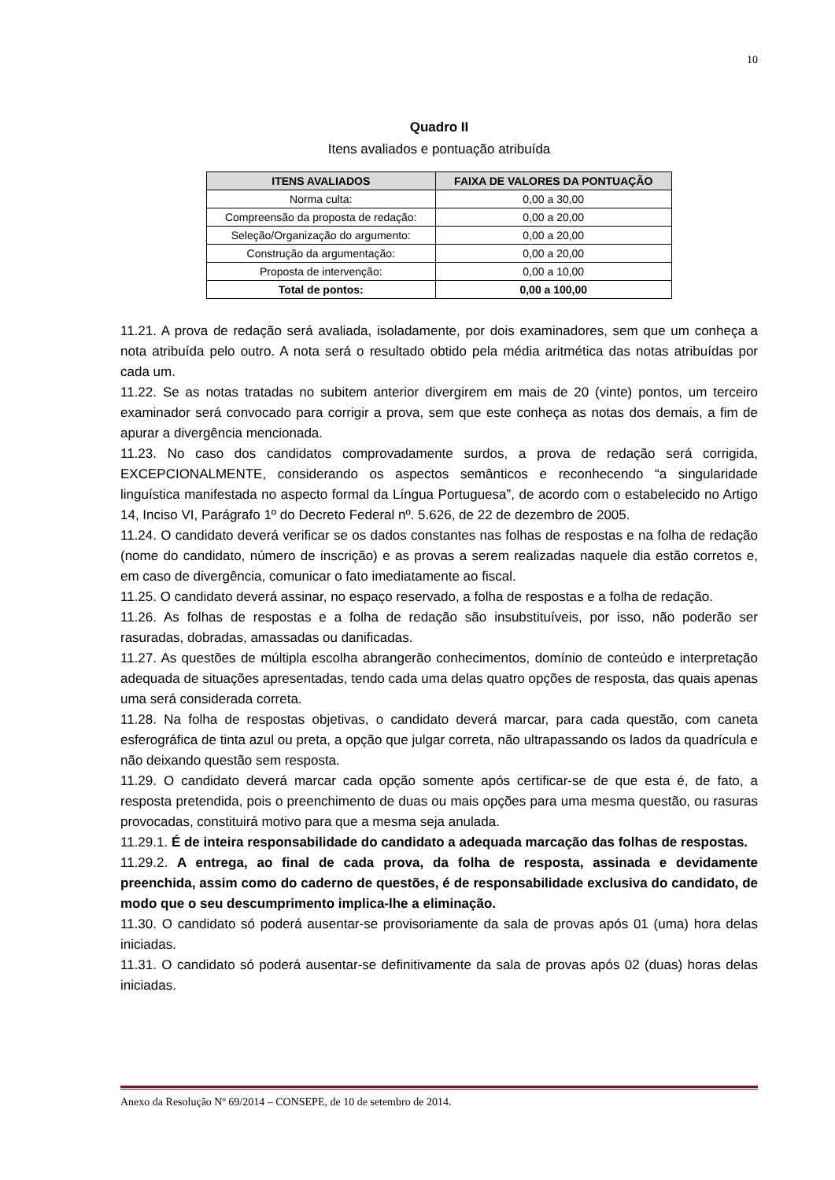10
Quadro II
Itens avaliados e pontuação atribuída
| ITENS AVALIADOS | FAIXA DE VALORES DA PONTUAÇÃO |
| --- | --- |
| Norma culta: | 0,00 a 30,00 |
| Compreensão da proposta de redação: | 0,00 a 20,00 |
| Seleção/Organização do argumento: | 0,00 a 20,00 |
| Construção da argumentação: | 0,00 a 20,00 |
| Proposta de intervenção: | 0,00 a 10,00 |
| Total de pontos: | 0,00 a 100,00 |
11.21. A prova de redação será avaliada, isoladamente, por dois examinadores, sem que um conheça a nota atribuída pelo outro. A nota será o resultado obtido pela média aritmética das notas atribuídas por cada um.
11.22. Se as notas tratadas no subitem anterior divergirem em mais de 20 (vinte) pontos, um terceiro examinador será convocado para corrigir a prova, sem que este conheça as notas dos demais, a fim de apurar a divergência mencionada.
11.23. No caso dos candidatos comprovadamente surdos, a prova de redação será corrigida, EXCEPCIONALMENTE, considerando os aspectos semânticos e reconhecendo “a singularidade linguística manifestada no aspecto formal da Língua Portuguesa”, de acordo com o estabelecido no Artigo 14, Inciso VI, Parágrafo 1º do Decreto Federal nº. 5.626, de 22 de dezembro de 2005.
11.24. O candidato deverá verificar se os dados constantes nas folhas de respostas e na folha de redação (nome do candidato, número de inscrição) e as provas a serem realizadas naquele dia estão corretos e, em caso de divergência, comunicar o fato imediatamente ao fiscal.
11.25. O candidato deverá assinar, no espaço reservado, a folha de respostas e a folha de redação.
11.26. As folhas de respostas e a folha de redação são insubstituíveis, por isso, não poderão ser rasuradas, dobradas, amassadas ou danificadas.
11.27. As questões de múltipla escolha abrangerão conhecimentos, domínio de conteúdo e interpretação adequada de situações apresentadas, tendo cada uma delas quatro opções de resposta, das quais apenas uma será considerada correta.
11.28. Na folha de respostas objetivas, o candidato deverá marcar, para cada questão, com caneta esferográfica de tinta azul ou preta, a opção que julgar correta, não ultrapassando os lados da quadrícula e não deixando questão sem resposta.
11.29. O candidato deverá marcar cada opção somente após certificar-se de que esta é, de fato, a resposta pretendida, pois o preenchimento de duas ou mais opções para uma mesma questão, ou rasuras provocadas, constituirá motivo para que a mesma seja anulada.
11.29.1. É de inteira responsabilidade do candidato a adequada marcação das folhas de respostas.
11.29.2. A entrega, ao final de cada prova, da folha de resposta, assinada e devidamente preenchida, assim como do caderno de questões, é de responsabilidade exclusiva do candidato, de modo que o seu descumprimento implica-lhe a eliminação.
11.30. O candidato só poderá ausentar-se provisoriamente da sala de provas após 01 (uma) hora delas iniciadas.
11.31. O candidato só poderá ausentar-se definitivamente da sala de provas após 02 (duas) horas delas iniciadas.
Anexo da Resolução Nº 69/2014 – CONSEPE, de 10 de setembro de 2014.